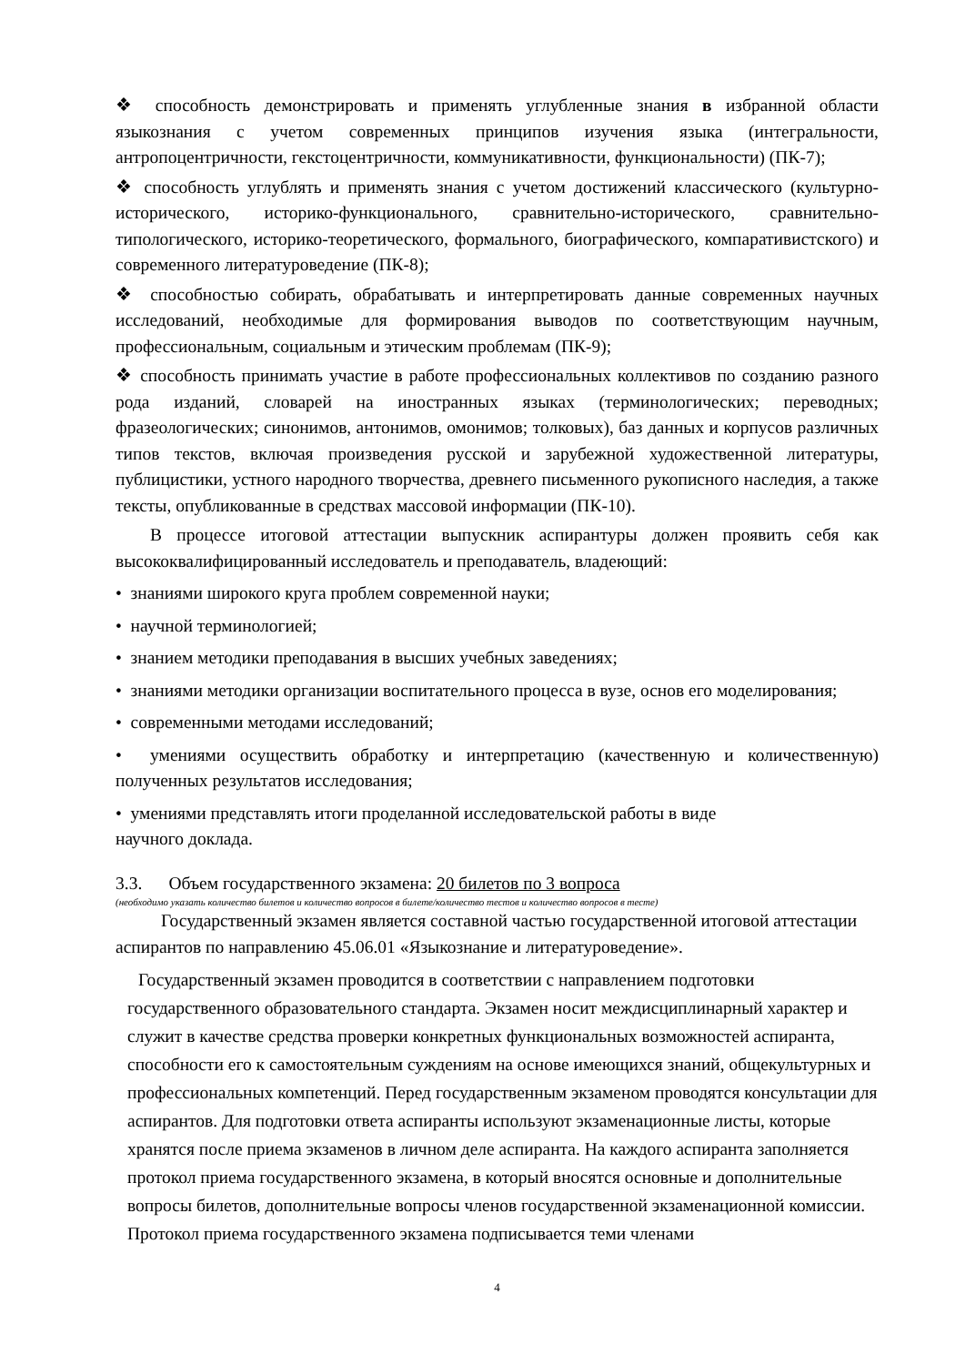❖ способность демонстрировать и применять углубленные знания в избранной области языкознания с учетом современных принципов изучения языка (интегральности, антропоцентричности, гекстоцентричности, коммуникативности, функциональности) (ПК-7);
❖ способность углублять и применять знания с учетом достижений классического (культурно-исторического, историко-функционального, сравнительно-исторического, сравнительно-типологического, историко-теоретического, формального, биографического, компаративистского) и современного литературоведение (ПК-8);
❖ способностью собирать, обрабатывать и интерпретировать данные современных научных исследований, необходимые для формирования выводов по соответствующим научным, профессиональным, социальным и этическим проблемам (ПК-9);
❖ способность принимать участие в работе профессиональных коллективов по созданию разного рода изданий, словарей на иностранных языках (терминологических; переводных; фразеологических; синонимов, антонимов, омонимов; толковых), баз данных и корпусов различных типов текстов, включая произведения русской и зарубежной художественной литературы, публицистики, устного народного творчества, древнего письменного рукописного наследия, а также тексты, опубликованные в средствах массовой информации (ПК-10).
В процессе итоговой аттестации выпускник аспирантуры должен проявить себя как высококвалифицированный исследователь и преподаватель, владеющий:
• знаниями широкого круга проблем современной науки;
• научной терминологией;
• знанием методики преподавания в высших учебных заведениях;
• знаниями методики организации воспитательного процесса в вузе, основ его моделирования;
• современными методами исследований;
• умениями осуществить обработку и интерпретацию (качественную и количественную) полученных результатов исследования;
• умениями представлять итоги проделанной исследовательской работы в виде
научного доклада.
3.3. Объем государственного экзамена: 20 билетов по 3 вопроса
(необходимо указать количество билетов и количество вопросов в билете/количество тестов и количество вопросов в тесте)
Государственный экзамен является составной частью государственной итоговой аттестации аспирантов по направлению 45.06.01 «Языкознание и литературоведение».
Государственный экзамен проводится в соответствии с направлением подготовки
государственного образовательного стандарта. Экзамен носит междисциплинарный характер и служит в качестве средства проверки конкретных функциональных возможностей аспиранта, способности его к самостоятельным суждениям на основе имеющихся знаний, общекультурных и профессиональных компетенций. Перед государственным экзаменом проводятся консультации для аспирантов. Для подготовки ответа аспиранты используют экзаменационные листы, которые хранятся после приема экзаменов в личном деле аспиранта. На каждого аспиранта заполняется протокол приема государственного экзамена, в который вносятся основные и дополнительные вопросы билетов, дополнительные вопросы членов государственной экзаменационной комиссии. Протокол приема государственного экзамена подписывается теми членами
4